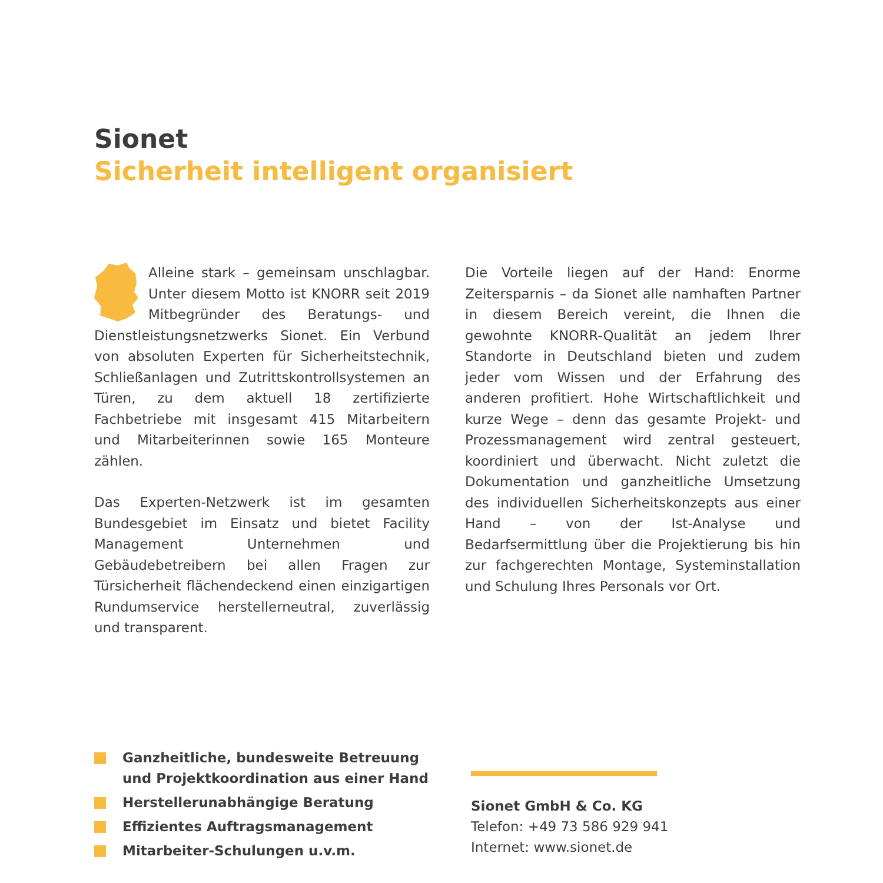Sionet
Sicherheit intelligent organisiert
Alleine stark – gemeinsam unschlagbar. Unter diesem Motto ist KNORR seit 2019 Mitbegründer des Beratungs- und Dienstleistungsnetzwerks Sionet. Ein Verbund von absoluten Experten für Sicherheitstechnik, Schließanlagen und Zutrittskontrollsystemen an Türen, zu dem aktuell 18 zertifizierte Fachbetriebe mit insgesamt 415 Mitarbeitern und Mitarbeiterinnen sowie 165 Monteure zählen.
Das Experten-Netzwerk ist im gesamten Bundesgebiet im Einsatz und bietet Facility Management Unternehmen und Gebäudebetreibern bei allen Fragen zur Türsicherheit flächendeckend einen einzigartigen Rundumservice herstellerneutral, zuverlässig und transparent.
Die Vorteile liegen auf der Hand: Enorme Zeitersparnis – da Sionet alle namhaften Partner in diesem Bereich vereint, die Ihnen die gewohnte KNORR-Qualität an jedem Ihrer Standorte in Deutschland bieten und zudem jeder vom Wissen und der Erfahrung des anderen profitiert. Hohe Wirtschaftlichkeit und kurze Wege – denn das gesamte Projekt- und Prozessmanagement wird zentral gesteuert, koordiniert und überwacht. Nicht zuletzt die Dokumentation und ganzheitliche Umsetzung des individuellen Sicherheitskonzepts aus einer Hand – von der Ist-Analyse und Bedarfsermittlung über die Projektierung bis hin zur fachgerechten Montage, Systeminstallation und Schulung Ihres Personals vor Ort.
Ganzheitliche, bundesweite Betreuung und Projektkoordination aus einer Hand
Herstellerunabhängige Beratung
Effizientes Auftragsmanagement
Mitarbeiter-Schulungen u.v.m.
Sionet GmbH & Co. KG
Telefon: +49 73 586 929 941
Internet: www.sionet.de